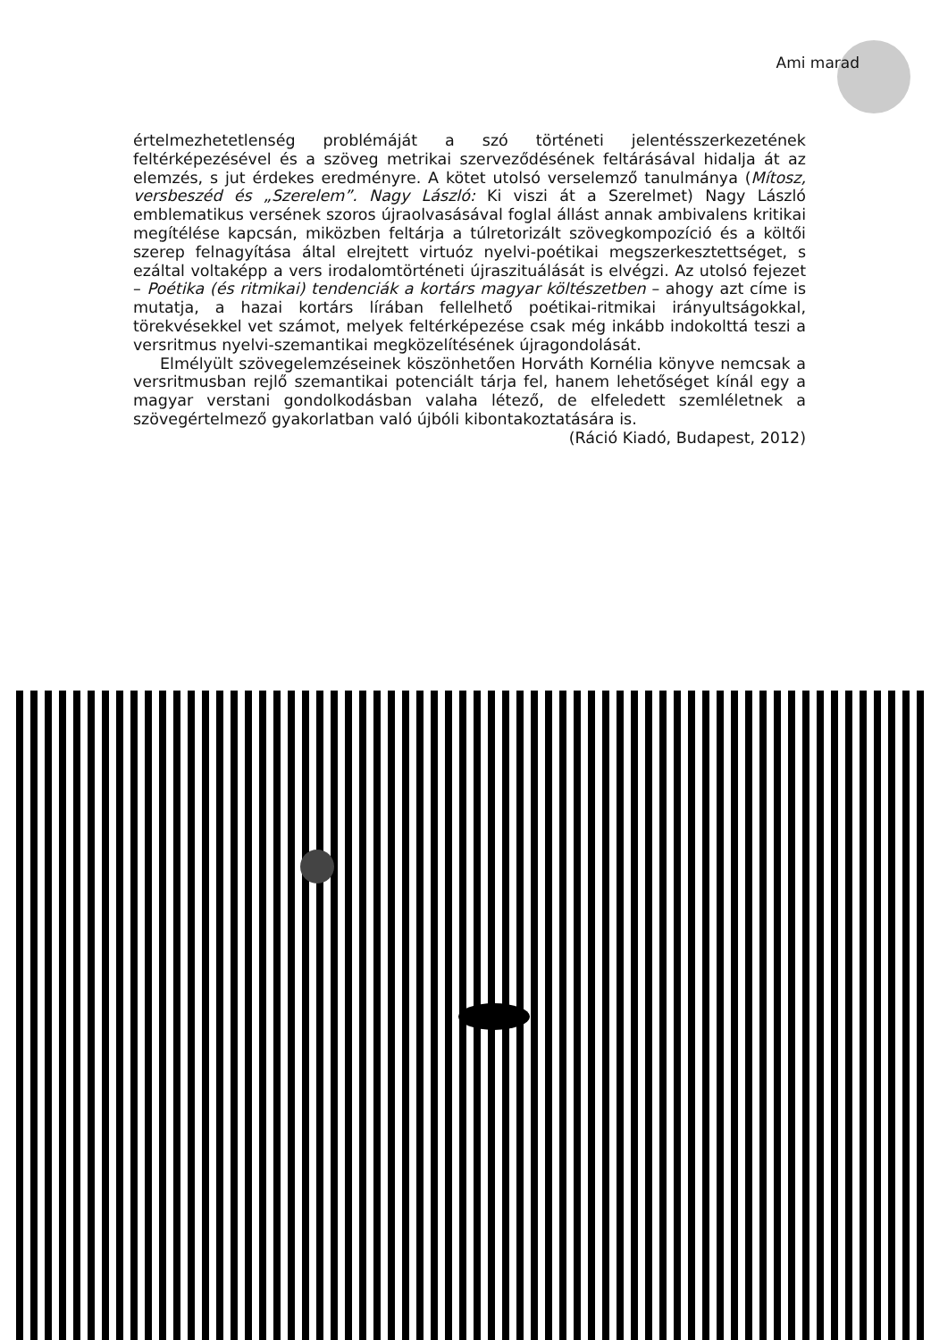Ami marad
értelmezhetetlenség problémáját a szó történeti jelentésszerkezetének feltérképezésével és a szöveg metrikai szerveződésének feltárásával hidalja át az elemzés, s jut érdekes eredményre. A kötet utolsó verselemző tanulmánya (Mítosz, versbeszéd és „Szerelem”. Nagy László: Ki viszi át a Szerelmet) Nagy László emblematikus versének szoros újraolvasásával foglal állást annak ambivalens kritikai megítélése kapcsán, miközben feltárja a túlretorizált szövegkompozíció és a költői szerep felnagyítása által elrejtett virtuóz nyelvi-poétikai megszerkesztettséget, s ezáltal voltaképp a vers irodalomtörténeti újraszituálását is elvégzi. Az utolsó fejezet – Poétika (és ritmikai) tendenciák a kortárs magyar költészetben – ahogy azt címe is mutatja, a hazai kortárs lírában fellelhető poétikai-ritmikai irányultságokkal, törekvésekkel vet számot, melyek feltérképezése csak még inkább indokolttá teszi a versritmus nyelvi-szemantikai megközelítésének újragondolását.
Elmélyült szövegelemzéseinek köszönhetően Horváth Kornélia könyve nemcsak a versritmusban rejlő szemantikai potenciált tárja fel, hanem lehetőséget kínál egy a magyar verstani gondolkodásban valaha létező, de elfeledett szemléletnek a szövegértelmező gyakorlatban való újbóli kibontakoztatására is.
(Ráció Kiadó, Budapest, 2012)